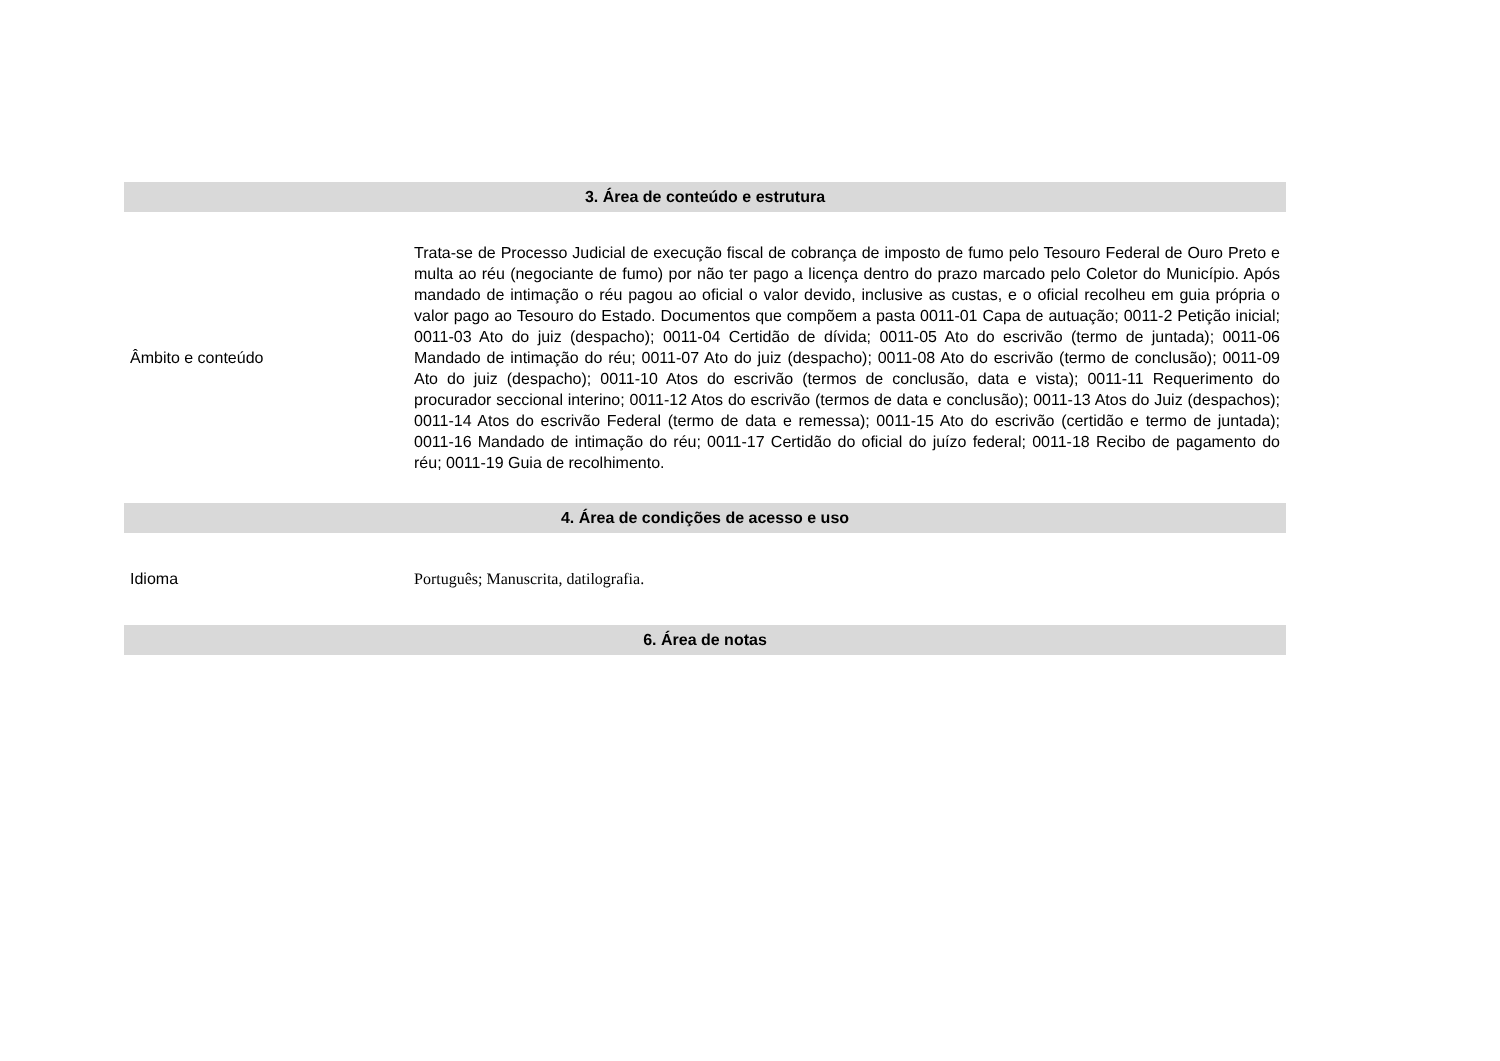| 3. Área de conteúdo e estrutura | |
| --- | --- |
| Âmbito e conteúdo | Trata-se de Processo Judicial de execução fiscal de cobrança de imposto de fumo pelo Tesouro Federal de Ouro Preto e multa ao réu (negociante de fumo) por não ter pago a licença dentro do prazo marcado pelo Coletor do Município. Após mandado de intimação o réu pagou ao oficial o valor devido, inclusive as custas, e o oficial recolheu em guia própria o valor pago ao Tesouro do Estado. Documentos que compõem a pasta 0011-01 Capa de autuação; 0011-2 Petição inicial; 0011-03 Ato do juiz (despacho); 0011-04 Certidão de dívida; 0011-05 Ato do escrivão (termo de juntada); 0011-06 Mandado de intimação do réu; 0011-07 Ato do juiz (despacho); 0011-08 Ato do escrivão (termo de conclusão); 0011-09 Ato do juiz (despacho); 0011-10 Atos do escrivão (termos de conclusão, data e vista); 0011-11 Requerimento do procurador seccional interino; 0011-12 Atos do escrivão (termos de data e conclusão); 0011-13 Atos do Juiz (despachos); 0011-14 Atos do escrivão Federal (termo de data e remessa); 0011-15 Ato do escrivão (certidão e termo de juntada); 0011-16 Mandado de intimação do réu; 0011-17 Certidão do oficial do juízo federal; 0011-18 Recibo de pagamento do réu; 0011-19 Guia de recolhimento. |
| 4. Área de condições de acesso e uso | |
| Idioma | Português; Manuscrita, datilografia. |
| 6. Área de notas | |